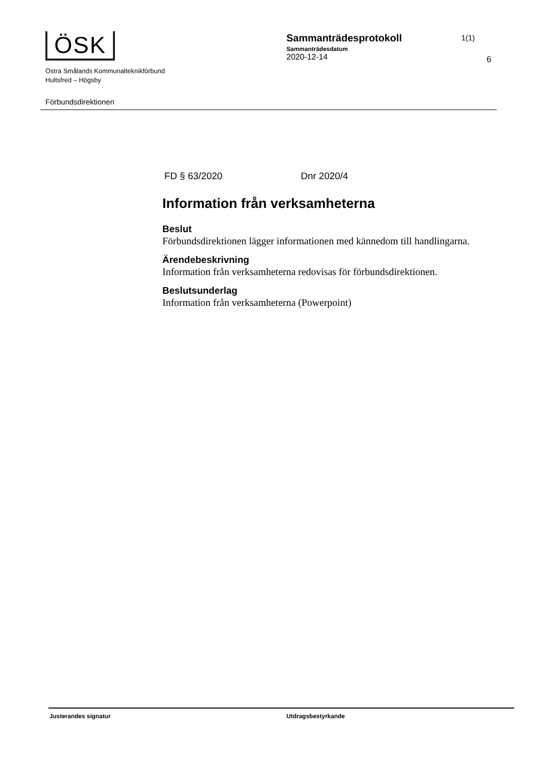ÖSK
Sammanträdesprotokoll
Sammanträdesdatum
2020-12-14
1(1)
Östra Smålands Kommunalteknikförbund
Hultsfred – Högsby
6
Förbundsdirektionen
FD § 63/2020 Dnr 2020/4
Information från verksamheterna
Beslut
Förbundsdirektionen lägger informationen med kännedom till handlingarna.
Ärendebeskrivning
Information från verksamheterna redovisas för förbundsdirektionen.
Beslutsunderlag
Information från verksamheterna (Powerpoint)
Justerandes signatur Utdragsbestyrkande